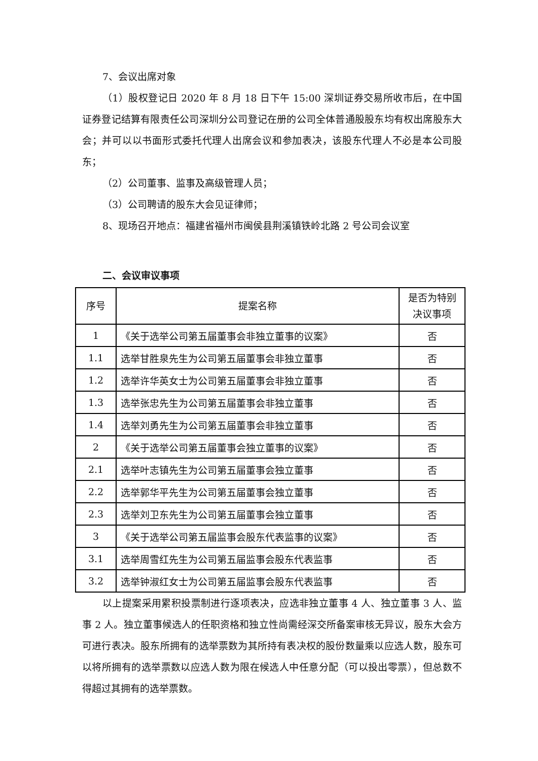7、会议出席对象
（1）股权登记日 2020 年 8 月 18 日下午 15:00 深圳证券交易所收市后，在中国证券登记结算有限责任公司深圳分公司登记在册的公司全体普通股股东均有权出席股东大会；并可以以书面形式委托代理人出席会议和参加表决，该股东代理人不必是本公司股东；
（2）公司董事、监事及高级管理人员；
（3）公司聘请的股东大会见证律师；
8、现场召开地点：福建省福州市闽侯县荆溪镇铁岭北路 2 号公司会议室
二、会议审议事项
| 序号 | 提案名称 | 是否为特别决议事项 |
| --- | --- | --- |
| 1 | 《关于选举公司第五届董事会非独立董事的议案》 | 否 |
| 1.1 | 选举甘胜泉先生为公司第五届董事会非独立董事 | 否 |
| 1.2 | 选举许华英女士为公司第五届董事会非独立董事 | 否 |
| 1.3 | 选举张忠先生为公司第五届董事会非独立董事 | 否 |
| 1.4 | 选举刘勇先生为公司第五届董事会非独立董事 | 否 |
| 2 | 《关于选举公司第五届董事会独立董事的议案》 | 否 |
| 2.1 | 选举叶志镇先生为公司第五届董事会独立董事 | 否 |
| 2.2 | 选举郭华平先生为公司第五届董事会独立董事 | 否 |
| 2.3 | 选举刘卫东先生为公司第五届董事会独立董事 | 否 |
| 3 | 《关于选举公司第五届监事会股东代表监事的议案》 | 否 |
| 3.1 | 选举周雪红先生为公司第五届监事会股东代表监事 | 否 |
| 3.2 | 选举钟淑红女士为公司第五届监事会股东代表监事 | 否 |
以上提案采用累积投票制进行逐项表决，应选非独立董事 4 人、独立董事 3 人、监事 2 人。独立董事候选人的任职资格和独立性尚需经深交所备案审核无异议，股东大会方可进行表决。股东所拥有的选举票数为其所持有表决权的股份数量乘以应选人数，股东可以将所拥有的选举票数以应选人数为限在候选人中任意分配（可以投出零票），但总数不得超过其拥有的选举票数。